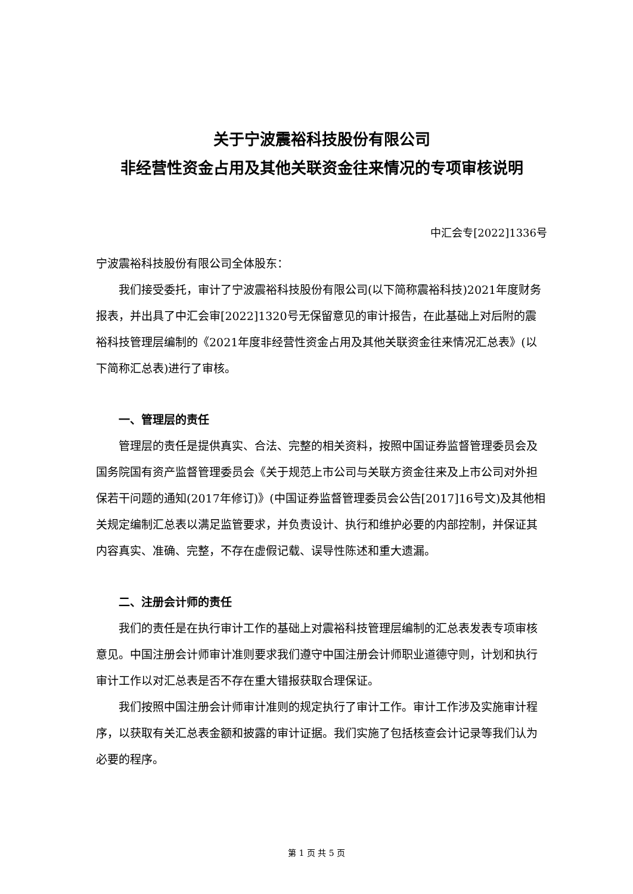关于宁波震裕科技股份有限公司
非经营性资金占用及其他关联资金往来情况的专项审核说明
中汇会专[2022]1336号
宁波震裕科技股份有限公司全体股东：
我们接受委托，审计了宁波震裕科技股份有限公司(以下简称震裕科技)2021年度财务报表，并出具了中汇会审[2022]1320号无保留意见的审计报告，在此基础上对后附的震裕科技管理层编制的《2021年度非经营性资金占用及其他关联资金往来情况汇总表》(以下简称汇总表)进行了审核。
一、管理层的责任
管理层的责任是提供真实、合法、完整的相关资料，按照中国证券监督管理委员会及国务院国有资产监督管理委员会《关于规范上市公司与关联方资金往来及上市公司对外担保若干问题的通知(2017年修订)》(中国证券监督管理委员会公告[2017]16号文)及其他相关规定编制汇总表以满足监管要求，并负责设计、执行和维护必要的内部控制，并保证其内容真实、准确、完整，不存在虚假记载、误导性陈述和重大遗漏。
二、注册会计师的责任
我们的责任是在执行审计工作的基础上对震裕科技管理层编制的汇总表发表专项审核意见。中国注册会计师审计准则要求我们遵守中国注册会计师职业道德守则，计划和执行审计工作以对汇总表是否不存在重大错报获取合理保证。
我们按照中国注册会计师审计准则的规定执行了审计工作。审计工作涉及实施审计程序，以获取有关汇总表金额和披露的审计证据。我们实施了包括核查会计记录等我们认为必要的程序。
第 1 页 共 5 页